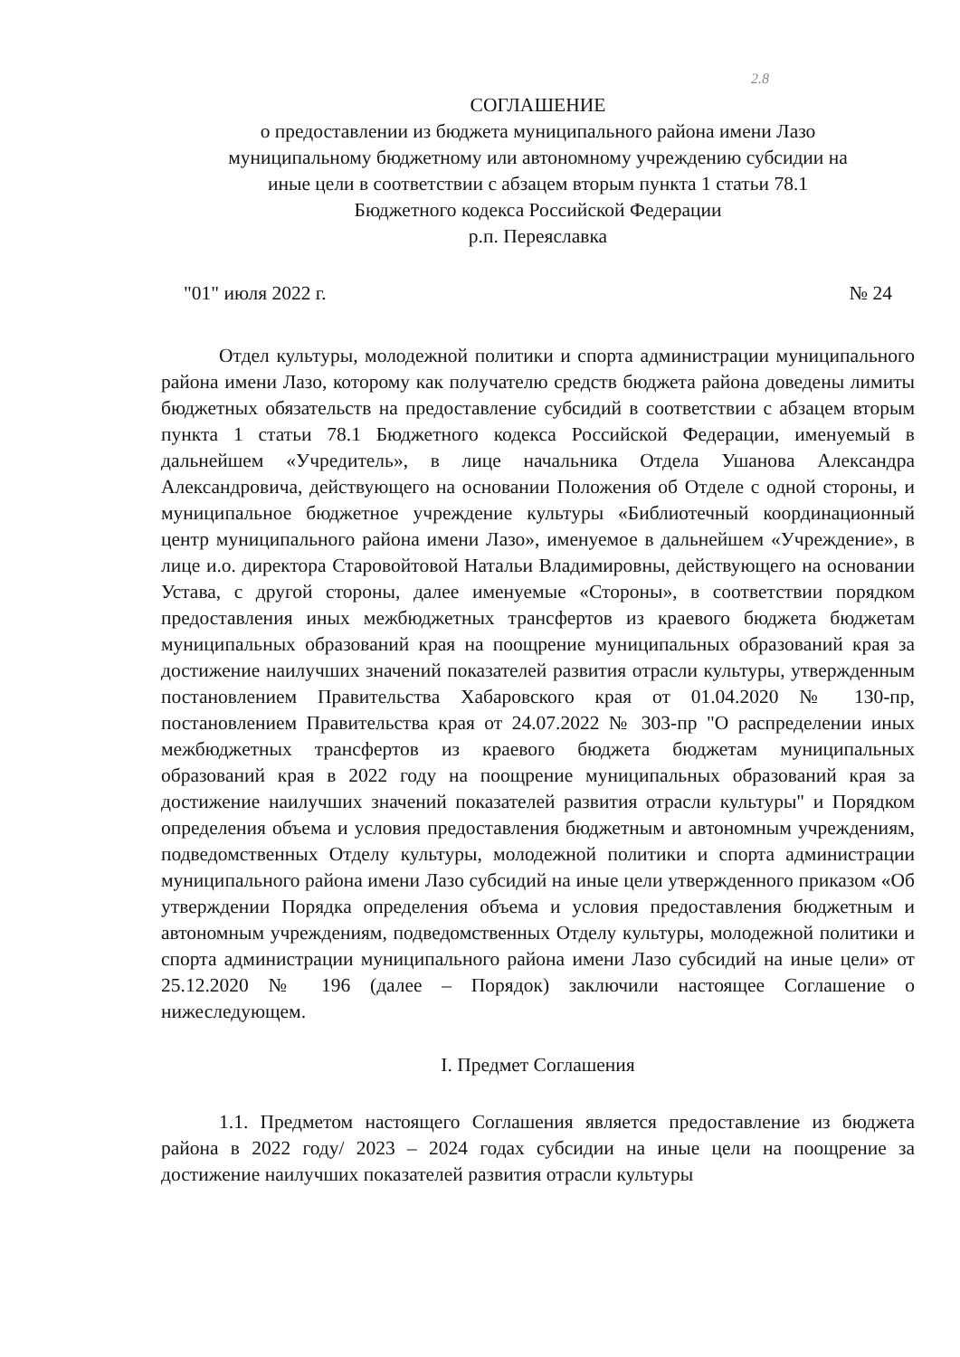2.8
СОГЛАШЕНИЕ
о предоставлении из бюджета муниципального района имени Лазо
муниципальному бюджетному или автономному учреждению субсидии на
иные цели в соответствии с абзацем вторым пункта 1 статьи 78.1
Бюджетного кодекса Российской Федерации
р.п. Переяславка
"01" июля 2022 г. № 24
Отдел культуры, молодежной политики и спорта администрации муниципального района имени Лазо, которому как получателю средств бюджета района доведены лимиты бюджетных обязательств на предоставление субсидий в соответствии с абзацем вторым пункта 1 статьи 78.1 Бюджетного кодекса Российской Федерации, именуемый в дальнейшем «Учредитель», в лице начальника Отдела Ушанова Александра Александровича, действующего на основании Положения об Отделе с одной стороны, и муниципальное бюджетное учреждение культуры «Библиотечный координационный центр муниципального района имени Лазо», именуемое в дальнейшем «Учреждение», в лице и.о. директора Старовойтовой Натальи Владимировны, действующего на основании Устава, с другой стороны, далее именуемые «Стороны», в соответствии порядком предоставления иных межбюджетных трансфертов из краевого бюджета бюджетам муниципальных образований края на поощрение муниципальных образований края за достижение наилучших значений показателей развития отрасли культуры, утвержденным постановлением Правительства Хабаровского края от 01.04.2020 № 130-пр, постановлением Правительства края от 24.07.2022 № 303-пр "О распределении иных межбюджетных трансфертов из краевого бюджета бюджетам муниципальных образований края в 2022 году на поощрение муниципальных образований края за достижение наилучших значений показателей развития отрасли культуры" и Порядком определения объема и условия предоставления бюджетным и автономным учреждениям, подведомственных Отделу культуры, молодежной политики и спорта администрации муниципального района имени Лазо субсидий на иные цели утвержденного приказом «Об утверждении Порядка определения объема и условия предоставления бюджетным и автономным учреждениям, подведомственных Отделу культуры, молодежной политики и спорта администрации муниципального района имени Лазо субсидий на иные цели» от 25.12.2020 № 196 (далее – Порядок) заключили настоящее Соглашение о нижеследующем.
I. Предмет Соглашения
1.1. Предметом настоящего Соглашения является предоставление из бюджета района в 2022 году/ 2023 – 2024 годах субсидии на иные цели на поощрение за достижение наилучших показателей развития отрасли культуры